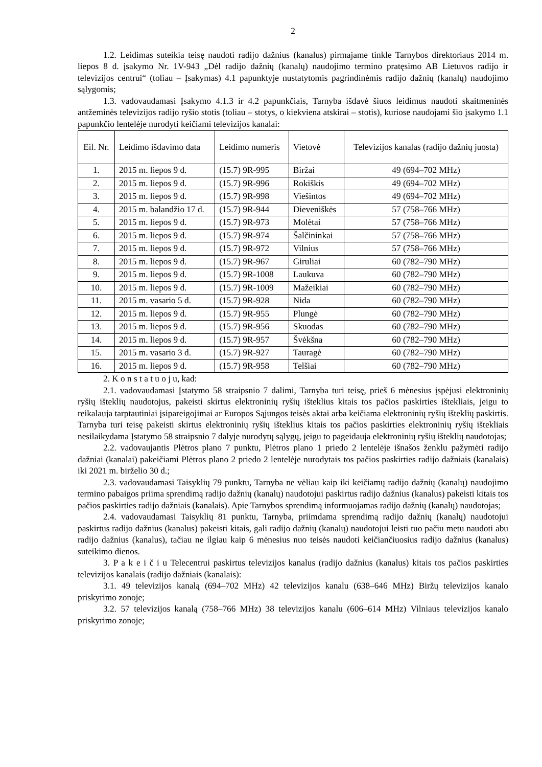2
1.2. Leidimas suteikia teisę naudoti radijo dažnius (kanalus) pirmajame tinkle Tarnybos direktoriaus 2014 m. liepos 8 d. įsakymo Nr. 1V-943 „Dėl radijo dažnių (kanalų) naudojimo termino pratęsimo AB Lietuvos radijo ir televizijos centrui“ (toliau – Įsakymas) 4.1 papunktyje nustatytomis pagrindinėmis radijo dažnių (kanalų) naudojimo sąlygomis;
1.3. vadovaudamasi Įsakymo 4.1.3 ir 4.2 papunkčiais, Tarnyba išdavė šiuos leidimus naudoti skaitmeninės antžeminės televizijos radijo ryšio stotis (toliau – stotys, o kiekviena atskirai – stotis), kuriose naudojami šio įsakymo 1.1 papunkčio lentelėje nurodyti keičiami televizijos kanalai:
| Eil. Nr. | Leidimo išdavimo data | Leidimo numeris | Vietovė | Televizijos kanalas (radijo dažnių juosta) |
| --- | --- | --- | --- | --- |
| 1. | 2015 m. liepos 9 d. | (15.7) 9R-995 | Biržai | 49 (694–702 MHz) |
| 2. | 2015 m. liepos 9 d. | (15.7) 9R-996 | Rokiškis | 49 (694–702 MHz) |
| 3. | 2015 m. liepos 9 d. | (15.7) 9R-998 | Viešintos | 49 (694–702 MHz) |
| 4. | 2015 m. balandžio 17 d. | (15.7) 9R-944 | Dieveniškės | 57 (758–766 MHz) |
| 5. | 2015 m. liepos 9 d. | (15.7) 9R-973 | Molėtai | 57 (758–766 MHz) |
| 6. | 2015 m. liepos 9 d. | (15.7) 9R-974 | Šalčininkai | 57 (758–766 MHz) |
| 7. | 2015 m. liepos 9 d. | (15.7) 9R-972 | Vilnius | 57 (758–766 MHz) |
| 8. | 2015 m. liepos 9 d. | (15.7) 9R-967 | Giruliai | 60 (782–790 MHz) |
| 9. | 2015 m. liepos 9 d. | (15.7) 9R-1008 | Laukuva | 60 (782–790 MHz) |
| 10. | 2015 m. liepos 9 d. | (15.7) 9R-1009 | Mažeikiai | 60 (782–790 MHz) |
| 11. | 2015 m. vasario 5 d. | (15.7) 9R-928 | Nida | 60 (782–790 MHz) |
| 12. | 2015 m. liepos 9 d. | (15.7) 9R-955 | Plungė | 60 (782–790 MHz) |
| 13. | 2015 m. liepos 9 d. | (15.7) 9R-956 | Skuodas | 60 (782–790 MHz) |
| 14. | 2015 m. liepos 9 d. | (15.7) 9R-957 | Švėkšna | 60 (782–790 MHz) |
| 15. | 2015 m. vasario 3 d. | (15.7) 9R-927 | Tauragė | 60 (782–790 MHz) |
| 16. | 2015 m. liepos 9 d. | (15.7) 9R-958 | Telšiai | 60 (782–790 MHz) |
2. K o n s t a t u o j u, kad:
2.1. vadovaudamasi Įstatymo 58 straipsnio 7 dalimi, Tarnyba turi teisę, prieš 6 mėnesius įspėjusi elektroninių ryšių išteklių naudotojus, pakeisti skirtus elektroninių ryšių išteklius kitais tos pačios paskirties ištekliais, jeigu to reikalauja tarptautiniai įsipareigojimai ar Europos Sąjungos teisės aktai arba keičiama elektroninių ryšių išteklių paskirtis. Tarnyba turi teisę pakeisti skirtus elektroninių ryšių išteklius kitais tos pačios paskirties elektroninių ryšių ištekliais nesilaikydama Įstatymo 58 straipsnio 7 dalyje nurodytų sąlygų, jeigu to pageidauja elektroninių ryšių išteklių naudotojas;
2.2. vadovaujantis Plėtros plano 7 punktu, Plėtros plano 1 priedo 2 lentelėje išnašos ženklu pažymėti radijo dažniai (kanalai) pakeičiami Plėtros plano 2 priedo 2 lentelėje nurodytais tos pačios paskirties radijo dažniais (kanalais) iki 2021 m. birželio 30 d.;
2.3. vadovaudamasi Taisyklių 79 punktu, Tarnyba ne vėliau kaip iki keičiamų radijo dažnių (kanalų) naudojimo termino pabaigos priima sprendimą radijo dažnių (kanalų) naudotojui paskirtus radijo dažnius (kanalus) pakeisti kitais tos pačios paskirties radijo dažniais (kanalais). Apie Tarnybos sprendimą informuojamas radijo dažnių (kanalų) naudotojas;
2.4. vadovaudamasi Taisyklių 81 punktu, Tarnyba, priimdama sprendimą radijo dažnių (kanalų) naudotojui paskirtus radijo dažnius (kanalus) pakeisti kitais, gali radijo dažnių (kanalų) naudotojui leisti tuo pačiu metu naudoti abu radijo dažnius (kanalus), tačiau ne ilgiau kaip 6 mėnesius nuo teisės naudoti keičiančiuosius radijo dažnius (kanalus) suteikimo dienos.
3. P a k e i č i u Telecentrui paskirtus televizijos kanalus (radijo dažnius (kanalus) kitais tos pačios paskirties televizijos kanalais (radijo dažniais (kanalais):
3.1. 49 televizijos kanalą (694–702 MHz) 42 televizijos kanalu (638–646 MHz) Biržų televizijos kanalo priskyrimo zonoje;
3.2. 57 televizijos kanalą (758–766 MHz) 38 televizijos kanalu (606–614 MHz) Vilniaus televizijos kanalo priskyrimo zonoje;